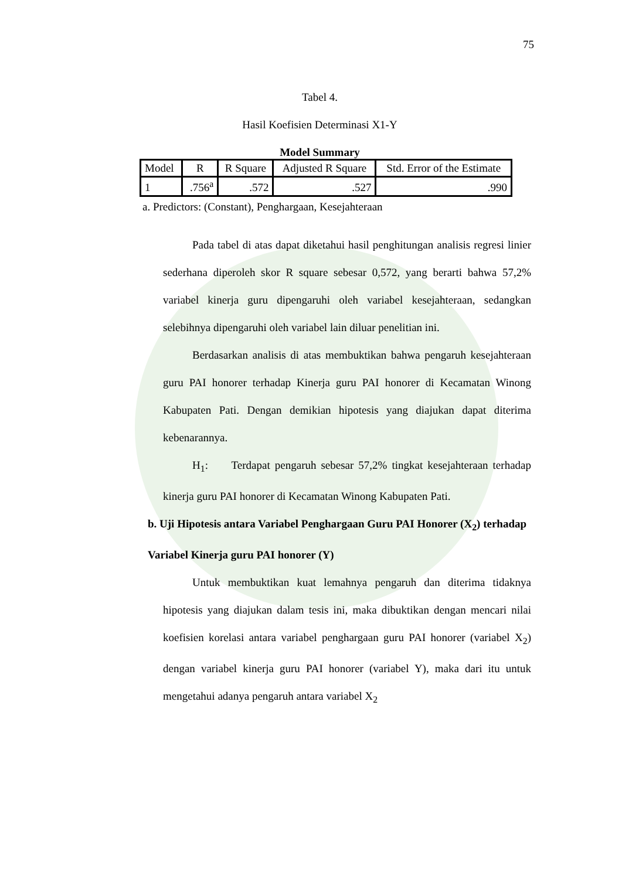75
Tabel 4.
Hasil Koefisien Determinasi X1-Y
Model Summary
| Model | R | R Square | Adjusted R Square | Std. Error of the Estimate |
| --- | --- | --- | --- | --- |
| 1 | .756<sup>a</sup> | .572 | .527 | .990 |
a. Predictors: (Constant), Penghargaan, Kesejahteraan
Pada tabel di atas dapat diketahui hasil penghitungan analisis regresi linier sederhana diperoleh skor R square sebesar 0,572, yang berarti bahwa 57,2% variabel kinerja guru dipengaruhi oleh variabel kesejahteraan, sedangkan selebihnya dipengaruhi oleh variabel lain diluar penelitian ini.
Berdasarkan analisis di atas membuktikan bahwa pengaruh kesejahteraan guru PAI honorer terhadap Kinerja guru PAI honorer di Kecamatan Winong Kabupaten Pati. Dengan demikian hipotesis yang diajukan dapat diterima kebenarannya.
H<sub>1</sub>: Terdapat pengaruh sebesar 57,2% tingkat kesejahteraan terhadap kinerja guru PAI honorer di Kecamatan Winong Kabupaten Pati.
b. Uji Hipotesis antara Variabel Penghargaan Guru PAI Honorer (X<sub>2</sub>) terhadap Variabel Kinerja guru PAI honorer (Y)
Untuk membuktikan kuat lemahnya pengaruh dan diterima tidaknya hipotesis yang diajukan dalam tesis ini, maka dibuktikan dengan mencari nilai koefisien korelasi antara variabel penghargaan guru PAI honorer (variabel X<sub>2</sub>) dengan variabel kinerja guru PAI honorer (variabel Y), maka dari itu untuk mengetahui adanya pengaruh antara variabel X<sub>2</sub>